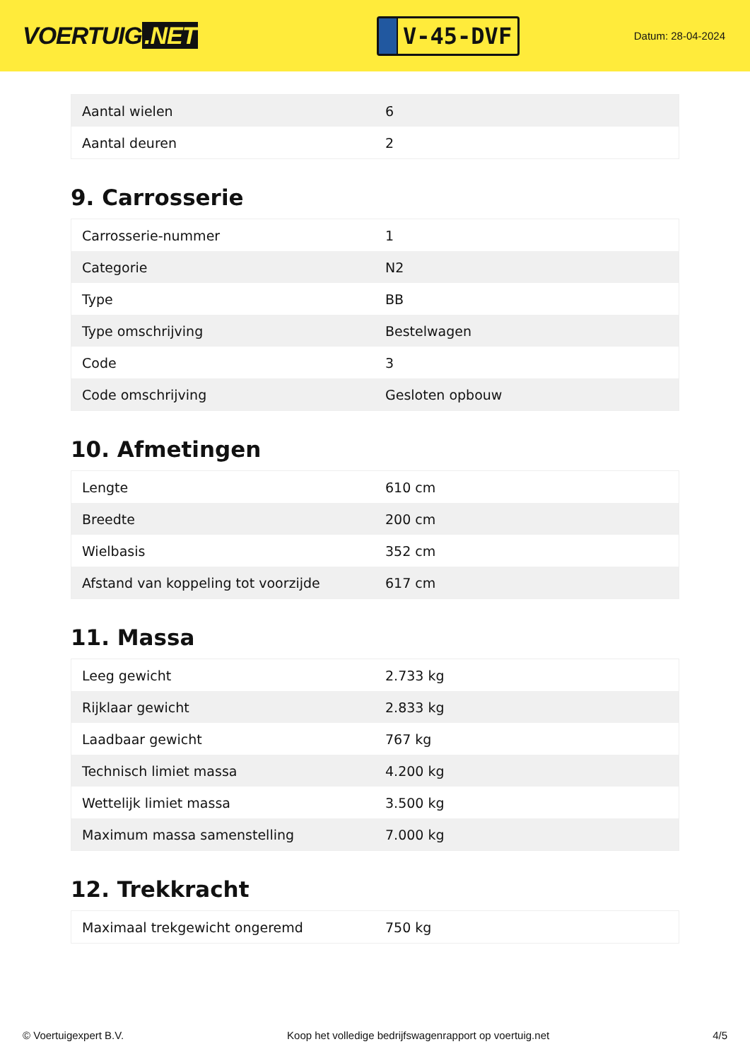VOERTUIG.NET
V-45-DVF
Datum: 28-04-2024
| Aantal wielen | 6 |
| Aantal deuren | 2 |
9. Carrosserie
| Carrosserie-nummer | 1 |
| Categorie | N2 |
| Type | BB |
| Type omschrijving | Bestelwagen |
| Code | 3 |
| Code omschrijving | Gesloten opbouw |
10. Afmetingen
| Lengte | 610 cm |
| Breedte | 200 cm |
| Wielbasis | 352 cm |
| Afstand van koppeling tot voorzijde | 617 cm |
11. Massa
| Leeg gewicht | 2.733 kg |
| Rijklaar gewicht | 2.833 kg |
| Laadbaar gewicht | 767 kg |
| Technisch limiet massa | 4.200 kg |
| Wettelijk limiet massa | 3.500 kg |
| Maximum massa samenstelling | 7.000 kg |
12. Trekkracht
| Maximaal trekgewicht ongeremd | 750 kg |
© Voertuigexpert B.V. Koop het volledige bedrijfswagenrapport op voertuig.net 4/5